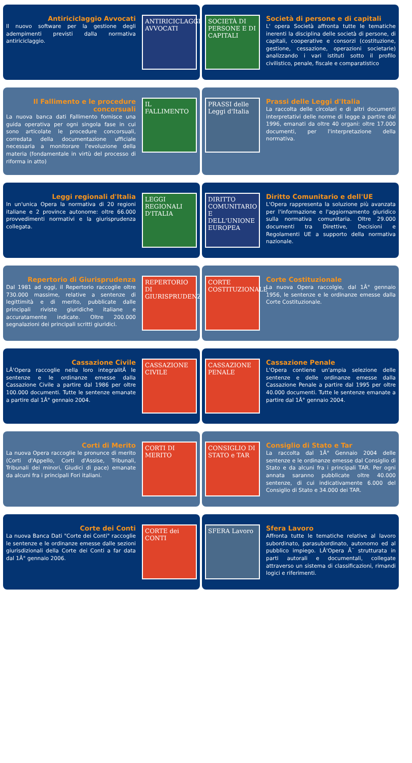Antiriciclaggio Avvocati
Il nuovo software per la gestione degli adempimenti previsti dalla normativa antiriciclaggio.
ANTIRICICLAGGIO AVVOCATI
SOCIETÀ DI PERSONE E DI CAPITALI
Società di persone e di capitali
L' opera Società affronta tutte le tematiche inerenti la disciplina delle società di persone, di capitali, cooperative e consorzi (costituzione, gestione, cessazione, operazioni societarie) analizzando i vari istituti sotto il profilo civilistico, penale, fiscale e comparatistico
Il Fallimento e le procedure concorsuali
La nuova banca dati Fallimento fornisce una guida operativa per ogni singola fase in cui sono articolate le procedure concorsuali, corredata della documentazione ufficiale necessaria a monitorare l'evoluzione della materia (fondamentale in virtù del processo di riforma in atto)
IL FALLIMENTO
PRASSI delle Leggi d'Italia
Prassi delle Leggi d'Italia
La raccolta delle circolari e di altri documenti interpretativi delle norme di legge a partire dal 1996, emanati da oltre 40 organi: oltre 17.000 documenti, per l'interpretazione della normativa.
Leggi regionali d'Italia
In un'unica Opera la normativa di 20 regioni italiane e 2 province autonome: oltre 66.000 provvedimenti normativi e la giurisprudenza collegata.
LEGGI REGIONALI D'ITALIA
DIRITTO COMUNITARIO E DELL'UNIONE EUROPEA
Diritto Comunitario e dell'UE
L'Opera rappresenta la soluzione più avanzata per l'informazione e l'aggiornamento giuridico sulla normativa comunitaria. Oltre 29.000 documenti tra Direttive, Decisioni e Regolamenti UE a supporto della normativa nazionale.
Repertorio di Giurisprudenza
Dal 1981 ad oggi, il Repertorio raccoglie oltre 730.000 massime, relative a sentenze di legittimità e di merito, pubblicate dalle principali riviste giuridiche italiane e accuratamente indicate. Oltre 200.000 segnalazioni dei principali scritti giuridici.
REPERTORIO DI GIURISPRUDENZA
CORTE COSTITUZIONALE
Corte Costituzionale
La nuova Opera raccolgie, dal 1Â° gennaio 1956, le sentenze e le ordinanze emesse dalla Corte Costituzionale.
Cassazione Civile
LÂ'Opera raccoglie nella loro integralitÃ le sentenze e le ordinanze emesse dalla Cassazione Civile a partire dal 1986 per oltre 100.000 documenti. Tutte le sentenze emanate a partire dal 1Â° gennaio 2004.
CASSAZIONE CIVILE
CASSAZIONE PENALE
Cassazione Penale
L'Opera contiene un'ampia selezione delle sentenze e delle ordinanze emesse dalla Cassazione Penale a partire dal 1995 per oltre 40.000 documenti. Tutte le sentenze emanate a partire dal 1Â° gennaio 2004.
Corti di Merito
La nuova Opera raccoglie le pronunce di merito (Corti d'Appello, Corti d'Assise, Tribunali, Tribunali dei minori, Giudici di pace) emanate da alcuni fra i principali Fori italiani.
CORTI DI MERITO
CONSIGLIO DI STATO e TAR
Consiglio di Stato e Tar
La raccolta dal 1Â° Gennaio 2004 delle sentenze e le ordinanze emesse dal Consiglio di Stato e da alcuni fra i principali TAR. Per ogni annata saranno pubblicate oltre 40.000 sentenze, di cui indicativamente 6.000 del Consiglio di Stato e 34.000 dei TAR.
Corte dei Conti
La nuova Banca Dati "Corte dei Conti" raccoglie le sentenze e le ordinanze emesse dalle sezioni giurisdizionali della Corte dei Conti a far data dal 1Â° gennaio 2006.
CORTE dei CONTI
SFERA Lavoro
Sfera Lavoro
Affronta tutte le tematiche relative al lavoro subordinato, parasubordinato, autonomo ed al pubblico impiego. LÂ'Opera Ã¨ strutturata in parti autorali e documentali, collegate attraverso un sistema di classificazioni, rimandi logici e riferimenti.